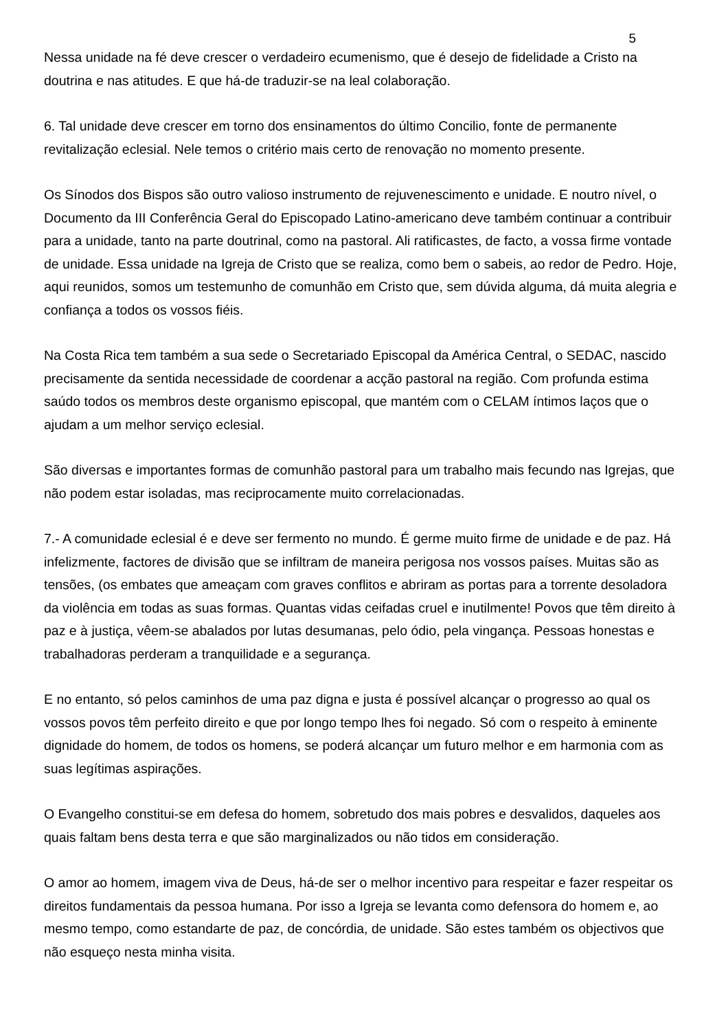5
Nessa unidade na fé deve crescer o verdadeiro ecumenismo, que é desejo de fidelidade a Cristo na doutrina e nas atitudes. E que há-de traduzir-se na leal colaboração.
6. Tal unidade deve crescer em torno dos ensinamentos do último Concilio, fonte de permanente revitalização eclesial. Nele temos o critério mais certo de renovação no momento presente.
Os Sínodos dos Bispos são outro valioso instrumento de rejuvenescimento e unidade. E noutro nível, o Documento da III Conferência Geral do Episcopado Latino-americano deve também continuar a contribuir para a unidade, tanto na parte doutrinal, como na pastoral. Ali ratificastes, de facto, a vossa firme vontade de unidade. Essa unidade na Igreja de Cristo que se realiza, como bem o sabeis, ao redor de Pedro. Hoje, aqui reunidos, somos um testemunho de comunhão em Cristo que, sem dúvida alguma, dá muita alegria e confiança a todos os vossos fiéis.
Na Costa Rica tem também a sua sede o Secretariado Episcopal da América Central, o SEDAC, nascido precisamente da sentida necessidade de coordenar a acção pastoral na região. Com profunda estima saúdo todos os membros deste organismo episcopal, que mantém com o CELAM íntimos laços que o ajudam a um melhor serviço eclesial.
São diversas e importantes formas de comunhão pastoral para um trabalho mais fecundo nas Igrejas, que não podem estar isoladas, mas reciprocamente muito correlacionadas.
7.- A comunidade eclesial é e deve ser fermento no mundo. É germe muito firme de unidade e de paz. Há infelizmente, factores de divisão que se infiltram de maneira perigosa nos vossos países. Muitas são as tensões, (os embates que ameaçam com graves conflitos e abriram as portas para a torrente desoladora da violência em todas as suas formas. Quantas vidas ceifadas cruel e inutilmente! Povos que têm direito à paz e à justiça, vêem-se abalados por lutas desumanas, pelo ódio, pela vingança. Pessoas honestas e trabalhadoras perderam a tranquilidade e a segurança.
E no entanto, só pelos caminhos de uma paz digna e justa é possível alcançar o progresso ao qual os vossos povos têm perfeito direito e que por longo tempo lhes foi negado. Só com o respeito à eminente dignidade do homem, de todos os homens, se poderá alcançar um futuro melhor e em harmonia com as suas legítimas aspirações.
O Evangelho constitui-se em defesa do homem, sobretudo dos mais pobres e desvalidos, daqueles aos quais faltam bens desta terra e que são marginalizados ou não tidos em consideração.
O amor ao homem, imagem viva de Deus, há-de ser o melhor incentivo para respeitar e fazer respeitar os direitos fundamentais da pessoa humana. Por isso a Igreja se levanta como defensora do homem e, ao mesmo tempo, como estandarte de paz, de concórdia, de unidade. São estes também os objectivos que não esqueço nesta minha visita.